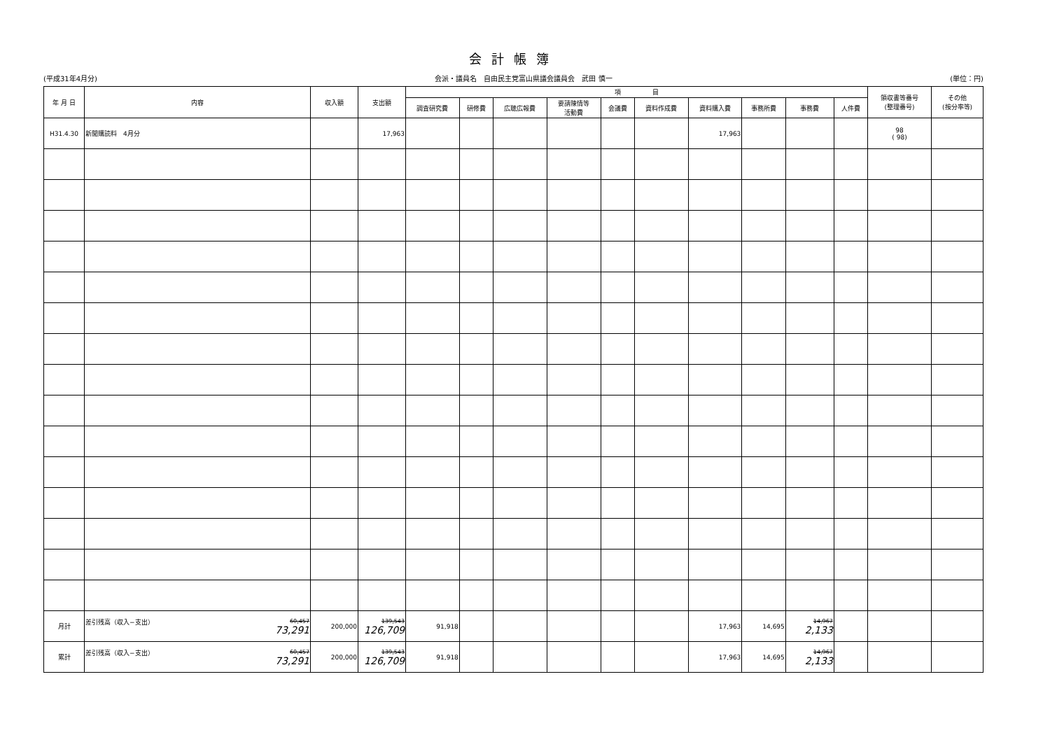会計帳簿
(平成31年4月分) 会派・議員名　自由民主党富山県議会議員会　武田 慎一 (単位：円)
| 年 月 日 | 内容 | 収入額 | 支出額 | 項 目 | | | | | | | | | | 領収書等番号 (整理番号) | その他 (按分率等) |
| --- | --- | --- | --- | --- | --- | --- | --- | --- | --- | --- | --- | --- | --- | --- | --- |
| | | | | 調査研究費 | 研修費 | 広聴広報費 | 要請陳情等 活動費 | 会議費 | 資料作成費 | 資料購入費 | 事務所費 | 事務費 | 人件費 | | |
| H31.4.30 | 新聞購読料 4月分 | | 17,963 | | | | | | | 17,963 | | | | 98 ( 98) | |
| 月計 | 差引残高（収入−支出） 60,457 73,291 | 200,000 | 139,543 126,709 | 91,918 | | | | | | 17,963 | 14,695 | 14,967 2,133 | | | |
| 累計 | 差引残高（収入−支出） 60,457 73,291 | 200,000 | 139,543 126,709 | 91,918 | | | | | | 17,963 | 14,695 | 14,967 2,133 | | | |